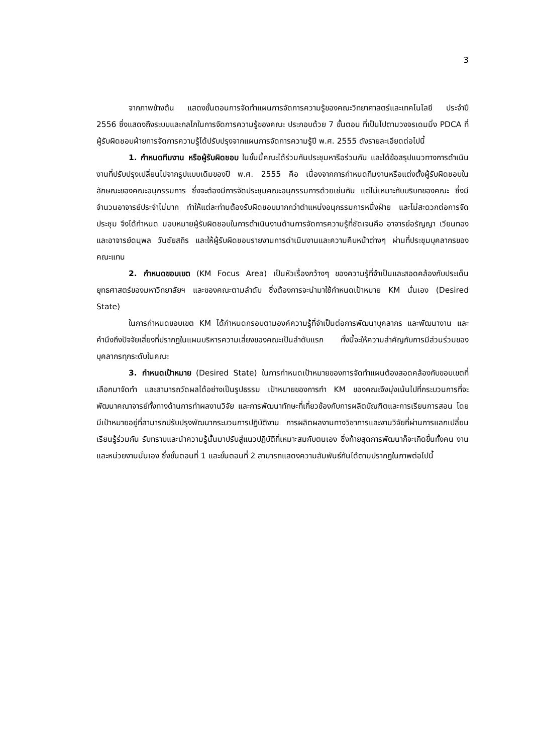3
จากภาพข้างต้น แสดงขั้นตอนการจัดทำแผนการจัดการความรู้ของคณะวิทยาศาสตร์และเทคโนโลยี ประจำปี 2556 ซึ่งแสดงถึงระบบและกลไกในการจัดการความรู้ของคณะ ประกอบด้วย 7 ขั้นตอน ที่เป็นไปตามวงจรเดมมิ่ง PDCA ที่ผู้รับผิดชอบฝ่ายการจัดการความรู้ได้ปรับปรุงจากแผนการจัดการความรู้ปี พ.ศ. 2555 ดังรายละเอียดต่อไปนี้
1. กำหนดทีมงาน หรือผู้รับผิดชอบ ในขั้นนี้คณะได้ร่วมกันประชุมหารือร่วมกัน และได้ข้อสรุปแนวทางการดำเนินงานที่ปรับปรุงเปลี่ยนไปจากรูปแบบเดิมของปี พ.ศ. 2555 คือ เนื่องจากการกำหนดทีมงานหรือแต่งตั้งผู้รับผิดชอบในลักษณะของคณะอนุกรรมการ ซึ่งจะต้องมีการจัดประชุมคณะอนุกรรมการด้วยเช่นกัน แต่ไม่เหมาะกับบริบทของคณะ ซึ่งมีจำนวนอาจารย์ประจำไม่มาก ทำให้แต่ละท่านต้องรับผิดชอบมากกว่าตำแหน่งอนุกรรมการหนึ่งฝ่าย และไม่สะดวกต่อการจัดประชุม จึงได้กำหนด มอบหมายผู้รับผิดชอบในการดำเนินงานด้านการจัดการความรู้ที่ชัดเจนคือ อาจารย์อรัญญา เวียนทอง และอาจารย์ดนุพล วันชัยสถิร และให้ผู้รับผิดชอบรายงานการดำเนินงานและความคืบหน้าต่างๆ ผ่านที่ประชุมบุคลากรของคณะแทน
2. กำหนดขอบเขต (KM Focus Area) เป็นหัวเรื่องกว้างๆ ของความรู้ที่จำเป็นและสอดคล้องกับประเด็นยุทธศาสตร์ของมหาวิทยาลัยฯ และของคณะตามลำดับ ซึ่งต้องการจะนำมาใช้กำหนดเป้าหมาย KM นั่นเอง (Desired State)
ในการกำหนดขอบเขต KM ได้กำหนดกรอบตามองค์ความรู้ที่จำเป็นต่อการพัฒนาบุคลากร และพัฒนางาน และคำนึงถึงปัจจัยเสี่ยงที่ปรากฏในแผนบริหารความเสี่ยงของคณะเป็นลำดับแรก ทั้งนี้จะให้ความสำคัญกับการมีส่วนร่วมของบุคลากรทุกระดับในคณะ
3. กำหนดเป้าหมาย (Desired State) ในการกำหนดเป้าหมายของการจัดทำแผนต้องสอดคล้องกับขอบเขตที่เลือกมาจัดทำ และสามารถวัดผลได้อย่างเป็นรูปธรรม เป้าหมายของการทำ KM ของคณะจึงมุ่งเน้นไปที่กระบวนการที่จะพัฒนาคณาจารย์ทั้งทางด้านการทำผลงานวิจัย และการพัฒนาทักษะที่เกี่ยวข้องกับการผลิตบัณฑิตและการเรียนการสอน โดยมีเป้าหมายอยู่ที่สามารถปรับปรุงพัฒนากระบวนการปฏิบัติงาน การผลิตผลงานทางวิชาการและงานวิจัยที่ผ่านการแลกเปลี่ยนเรียนรู้ร่วมกัน รับทราบและนำความรู้นั้นมาปรับสู่แนวปฏิบัติที่เหมาะสมกับตนเอง ซึ่งท้ายสุดการพัฒนาก็จะเกิดขึ้นทั้งคน งาน และหน่วยงานนั่นเอง ซึ่งขั้นตอนที่ 1 และขั้นตอนที่ 2 สามารถแสดงความสัมพันธ์กันได้ตามปรากฏในภาพต่อไปนี้